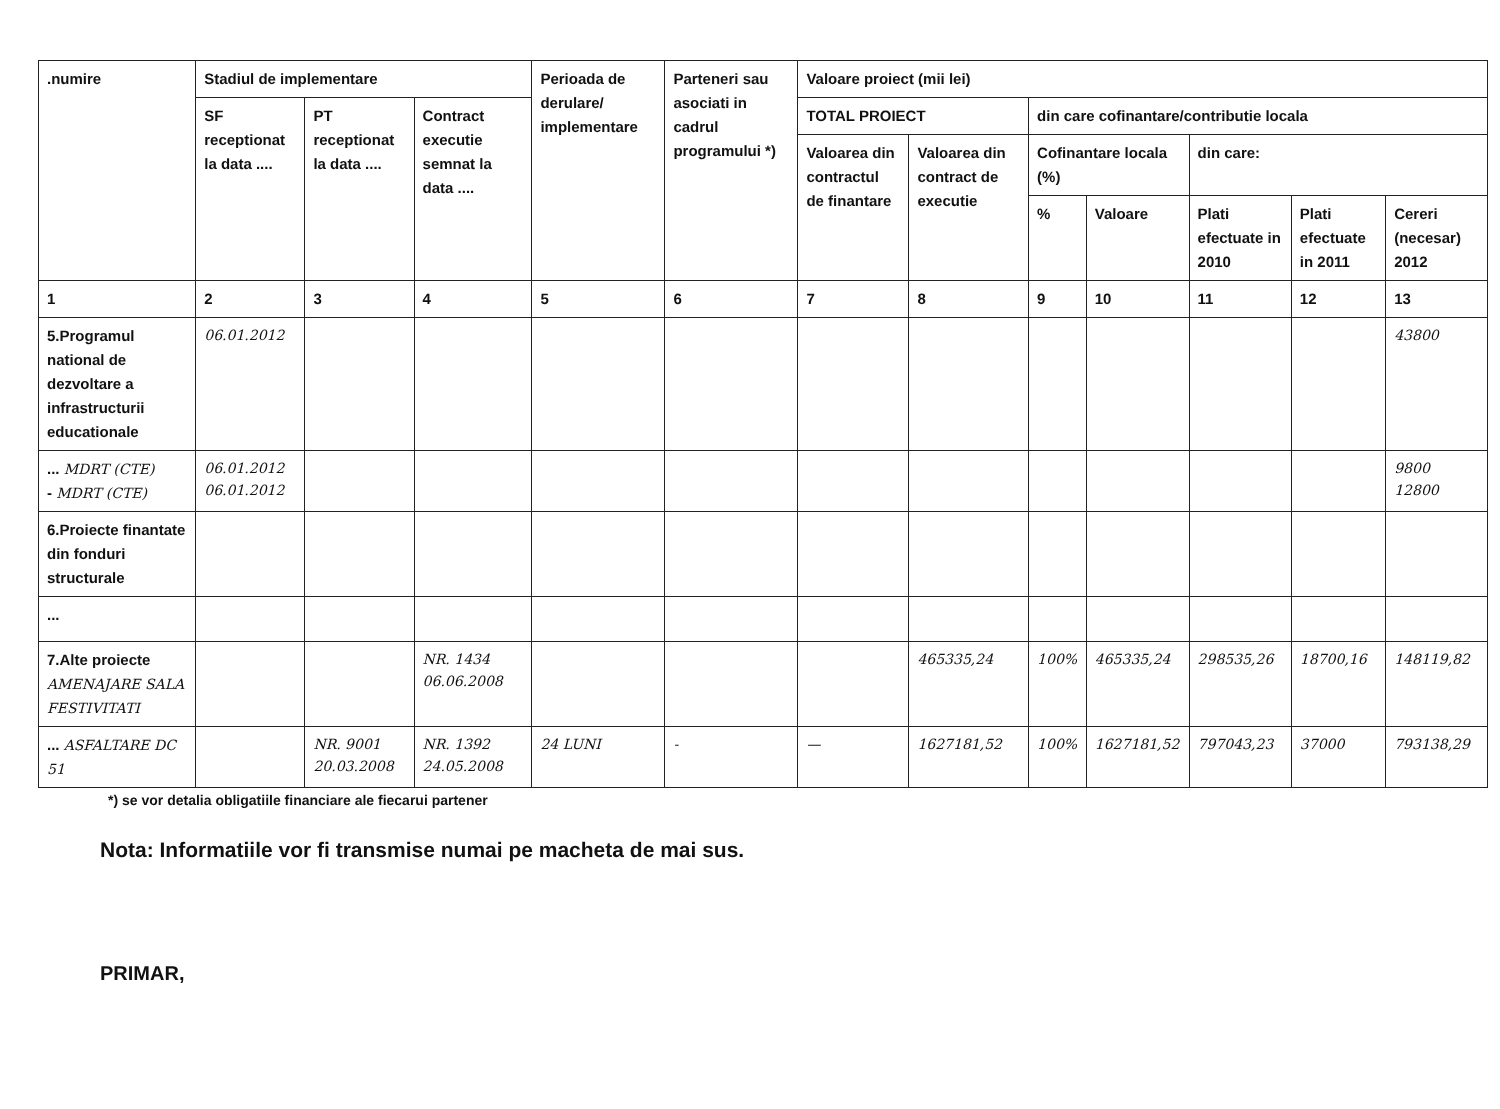| .numire | Stadiul de implementare | | | Perioada de derulare/ implementare | Parteneri sau asociati in cadrul programului *) | Valoare proiect (mii lei) | | | | | | |
| --- | --- | --- | --- | --- | --- | --- | --- | --- | --- | --- | --- | --- |
| | SF receptionat la data .... | PT receptionat la data .... | Contract executie semnat la data .... | | | TOTAL PROIECT | | din care cofinantare/contributie locala | | | | |
| | | | | | | Valoarea din contractul de finantare | Valoarea din contract de executie | Cofinantare locala (%) | | din care: | | |
| | | | | | | | | % | Valoare | Plati efectuate in 2010 | Plati efectuate in 2011 | Cereri (necesar) 2012 |
| 1 | 2 | 3 | 4 | 5 | 6 | 7 | 8 | 9 | 10 | 11 | 12 | 13 |
| 5.Programul national de dezvoltare a infrastructurii educationale | 06.01.2012 | | | | | | | | | | | 43800 |
| ... MDRT (CTE) - MDRT (CTE) | 06.01.2012 06.01.2012 | | | | | | | | | | | 9800 12800 |
| 6.Proiecte finantate din fonduri structurale | | | | | | | | | | | | |
| ... | | | | | | | | | | | | |
| 7.Alte proiecte AMENAJARE SALA FESTIVITATI | | | NR. 1434 06.06.2008 | | | | 465335,24 | 100% | 465335,24 | 298535,26 | 18700,16 | 148119,82 |
| ... ASFALTARE DC 51 | | NR. 9001 20.03.2008 | NR. 1392 24.05.2008 | 24 LUNI | - | — | 1627181,52 | 100% | 1627181,52 | 797043,23 | 37000 | 793138,29 |
*) se vor detalia obligatiile financiare ale fiecarui partener
Nota: Informatiile vor fi transmise numai pe macheta de mai sus.
PRIMAR,